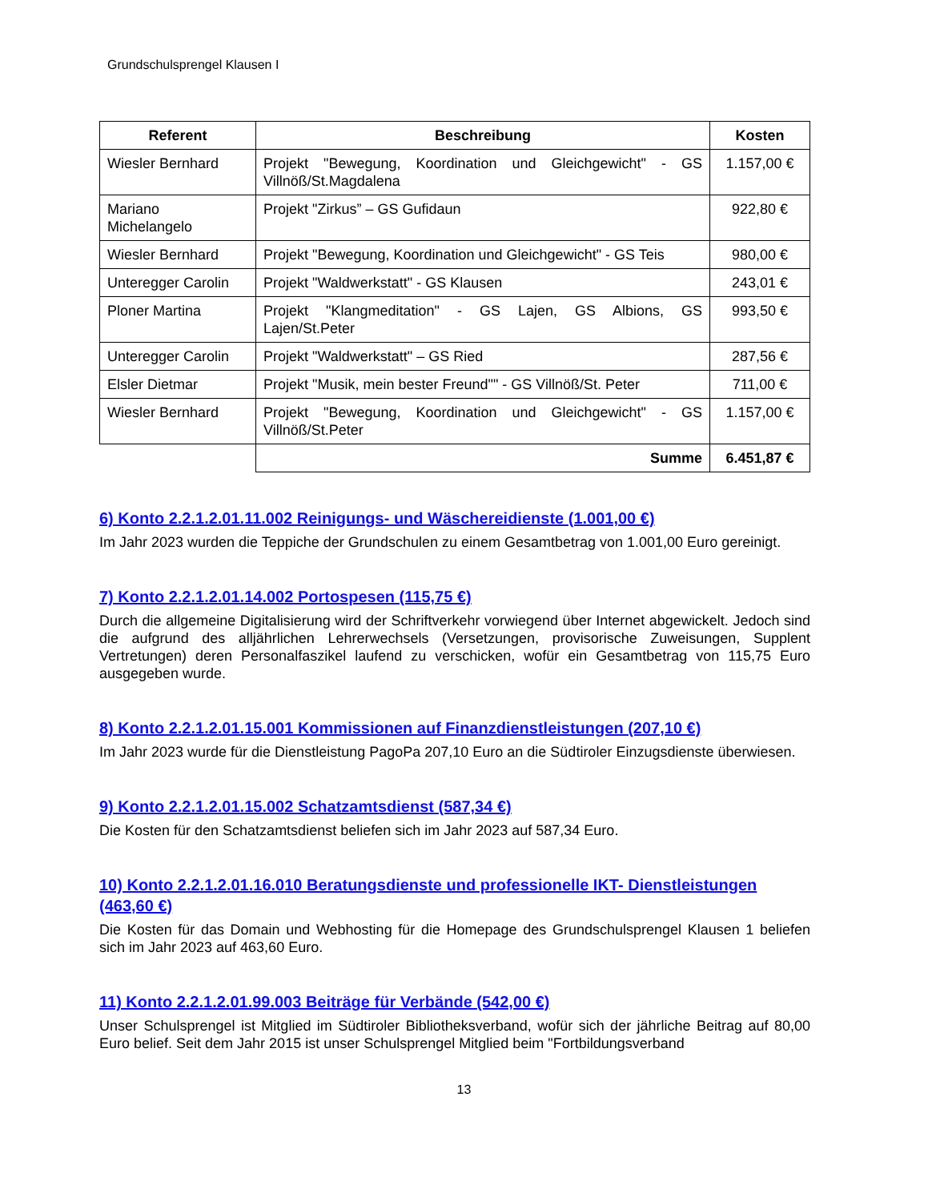Grundschulsprengel Klausen I
| Referent | Beschreibung | Kosten |
| --- | --- | --- |
| Wiesler Bernhard | Projekt "Bewegung, Koordination und Gleichgewicht" - GS Villnöß/St.Magdalena | 1.157,00 € |
| Mariano Michelangelo | Projekt "Zirkus” – GS Gufidaun | 922,80 € |
| Wiesler Bernhard | Projekt "Bewegung, Koordination und Gleichgewicht" - GS Teis | 980,00 € |
| Unteregger Carolin | Projekt "Waldwerkstatt" - GS Klausen | 243,01 € |
| Ploner Martina | Projekt "Klangmeditation" - GS Lajen, GS Albions, GS Lajen/St.Peter | 993,50 € |
| Unteregger Carolin | Projekt "Waldwerkstatt" – GS Ried | 287,56 € |
| Elsler Dietmar | Projekt "Musik, mein bester Freund"" - GS Villnöß/St. Peter | 711,00 € |
| Wiesler Bernhard | Projekt "Bewegung, Koordination und Gleichgewicht" - GS Villnöß/St.Peter | 1.157,00 € |
| | Summe | 6.451,87 € |
6) Konto 2.2.1.2.01.11.002 Reinigungs- und Wäschereidienste (1.001,00 €)
Im Jahr 2023 wurden die Teppiche der Grundschulen zu einem Gesamtbetrag von 1.001,00 Euro gereinigt.
7) Konto 2.2.1.2.01.14.002 Portospesen (115,75 €)
Durch die allgemeine Digitalisierung wird der Schriftverkehr vorwiegend über Internet abgewickelt. Jedoch sind die aufgrund des alljährlichen Lehrerwechsels (Versetzungen, provisorische Zuweisungen, Supplent Vertretungen) deren Personalfaszikel laufend zu verschicken, wofür ein Gesamtbetrag von 115,75 Euro ausgegeben wurde.
8) Konto 2.2.1.2.01.15.001 Kommissionen auf Finanzdienstleistungen (207,10 €)
Im Jahr 2023 wurde für die Dienstleistung PagoPa 207,10 Euro an die Südtiroler Einzugsdienste überwiesen.
9) Konto 2.2.1.2.01.15.002 Schatzamtsdienst (587,34 €)
Die Kosten für den Schatzamtsdienst beliefen sich im Jahr 2023 auf 587,34 Euro.
10) Konto 2.2.1.2.01.16.010 Beratungsdienste und professionelle IKT- Dienstleistungen (463,60 €)
Die Kosten für das Domain und Webhosting für die Homepage des Grundschulsprengel Klausen 1 beliefen sich im Jahr 2023 auf 463,60 Euro.
11) Konto 2.2.1.2.01.99.003 Beiträge für Verbände (542,00 €)
Unser Schulsprengel ist Mitglied im Südtiroler Bibliotheksverband, wofür sich der jährliche Beitrag auf 80,00 Euro belief. Seit dem Jahr 2015 ist unser Schulsprengel Mitglied beim "Fortbildungsverband
13